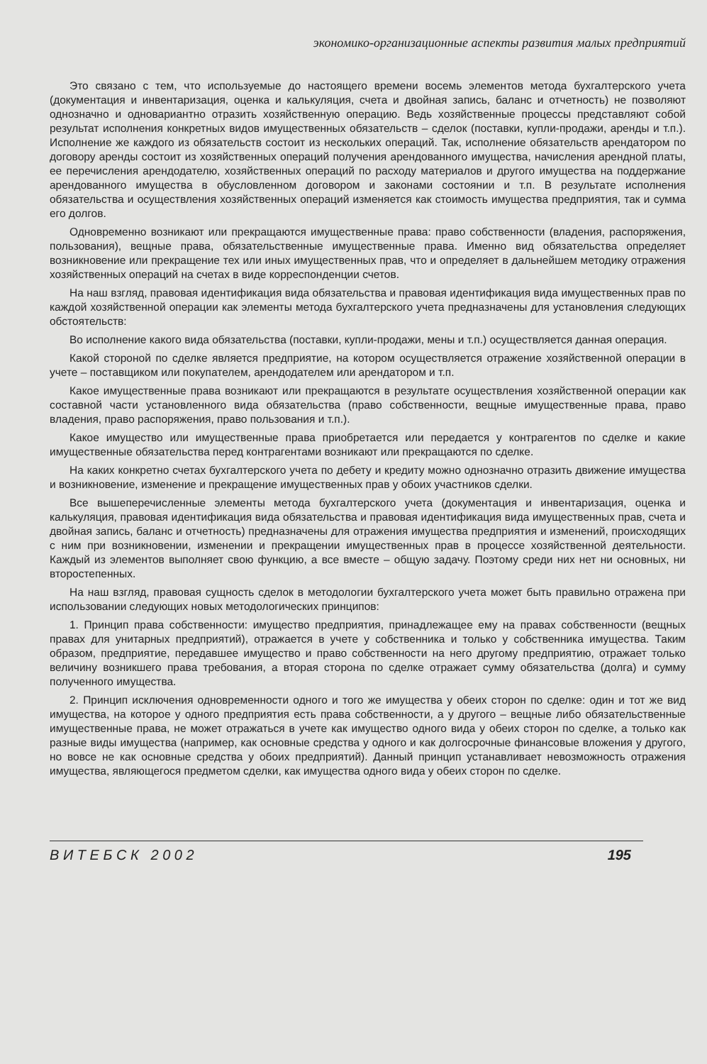экономико-организационные аспекты развития малых предприятий
Это связано с тем, что используемые до настоящего времени восемь элементов метода бухгалтерского учета (документация и инвентаризация, оценка и калькуляция, счета и двойная запись, баланс и отчетность) не позволяют однозначно и одновариантно отразить хозяйственную операцию. Ведь хозяйственные процессы представляют собой результат исполнения конкретных видов имущественных обязательств – сделок (поставки, купли-продажи, аренды и т.п.). Исполнение же каждого из обязательств состоит из нескольких операций. Так, исполнение обязательств арендатором по договору аренды состоит из хозяйственных операций получения арендованного имущества, начисления арендной платы, ее перечисления арендодателю, хозяйственных операций по расходу материалов и другого имущества на поддержание арендованного имущества в обусловленном договором и законами состоянии и т.п. В результате исполнения обязательства и осуществления хозяйственных операций изменяется как стоимость имущества предприятия, так и сумма его долгов.
Одновременно возникают или прекращаются имущественные права: право собственности (владения, распоряжения, пользования), вещные права, обязательственные имущественные права. Именно вид обязательства определяет возникновение или прекращение тех или иных имущественных прав, что и определяет в дальнейшем методику отражения хозяйственных операций на счетах в виде корреспонденции счетов.
На наш взгляд, правовая идентификация вида обязательства и правовая идентификация вида имущественных прав по каждой хозяйственной операции как элементы метода бухгалтерского учета предназначены для установления следующих обстоятельств:
Во исполнение какого вида обязательства (поставки, купли-продажи, мены и т.п.) осуществляется данная операция.
Какой стороной по сделке является предприятие, на котором осуществляется отражение хозяйственной операции в учете – поставщиком или покупателем, арендодателем или арендатором и т.п.
Какое имущественные права возникают или прекращаются в результате осуществления хозяйственной операции как составной части установленного вида обязательства (право собственности, вещные имущественные права, право владения, право распоряжения, право пользования и т.п.).
Какое имущество или имущественные права приобретается или передается у контрагентов по сделке и какие имущественные обязательства перед контрагентами возникают или прекращаются по сделке.
На каких конкретно счетах бухгалтерского учета по дебету и кредиту можно однозначно отразить движение имущества и возникновение, изменение и прекращение имущественных прав у обоих участников сделки.
Все вышеперечисленные элементы метода бухгалтерского учета (документация и инвентаризация, оценка и калькуляция, правовая идентификация вида обязательства и правовая идентификация вида имущественных прав, счета и двойная запись, баланс и отчетность) предназначены для отражения имущества предприятия и изменений, происходящих с ним при возникновении, изменении и прекращении имущественных прав в процессе хозяйственной деятельности. Каждый из элементов выполняет свою функцию, а все вместе – общую задачу. Поэтому среди них нет ни основных, ни второстепенных.
На наш взгляд, правовая сущность сделок в методологии бухгалтерского учета может быть правильно отражена при использовании следующих новых методологических принципов:
1. Принцип права собственности: имущество предприятия, принадлежащее ему на правах собственности (вещных правах для унитарных предприятий), отражается в учете у собственника и только у собственника имущества. Таким образом, предприятие, передавшее имущество и право собственности на него другому предприятию, отражает только величину возникшего права требования, а вторая сторона по сделке отражает сумму обязательства (долга) и сумму полученного имущества.
2. Принцип исключения одновременности одного и того же имущества у обеих сторон по сделке: один и тот же вид имущества, на которое у одного предприятия есть права собственности, а у другого – вещные либо обязательственные имущественные права, не может отражаться в учете как имущество одного вида у обеих сторон по сделке, а только как разные виды имущества (например, как основные средства у одного и как долгосрочные финансовые вложения у другого, но вовсе не как основные средства у обоих предприятий). Данный принцип устанавливает невозможность отражения имущества, являющегося предметом сделки, как имущества одного вида у обеих сторон по сделке.
В И Т Е Б С К 2 0 0 2 195